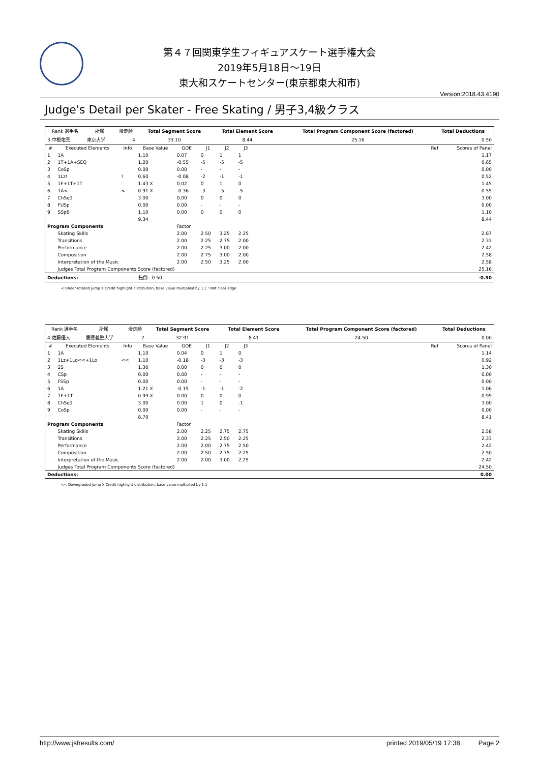第４７回関東学生フィギュアスケート選手権大会
2019年5月18日～19日
東大和スケートセンター(東京都東大和市)
Version:2018.43.4190
Judge's Detail per Skater - Free Skating / 男子3,4級クラス
| Rank 選手名 | 所属 | 滑走順 | Total Segment Score | Total Element Score | Total Program Component Score (factored) | Total Deductions |
| --- | --- | --- | --- | --- | --- | --- |
| 3 中根佑真 | 東京大学 | 4 | 33.10 | 8.44 | 25.16 | 0.50 |
| # | Executed Elements | Info | Base Value | GOE | J1 | J2 | J3 | | Ref | Scores of Panel |
| --- | --- | --- | --- | --- | --- | --- | --- | --- | --- | --- |
| 1 | 1A | | 1.10 | 0.07 | 0 | 1 | 1 | | | 1.17 |
| 2 | 1T+1A+SEQ | | 1.20 | -0.55 | -5 | -5 | -5 | | | 0.65 |
| 3 | CoSp | | 0.00 | 0.00 | - | - | - | | | 0.00 |
| 4 | 1Lz! | ! | 0.60 | -0.08 | -2 | -1 | -1 | | | 0.52 |
| 5 | 1F+1T+1T | | 1.43 X | 0.02 | 0 | 1 | 0 | | | 1.45 |
| 6 | 1A< | < | 0.91 X | -0.36 | -3 | -5 | -5 | | | 0.55 |
| 7 | ChSq1 | | 3.00 | 0.00 | 0 | 0 | 0 | | | 3.00 |
| 8 | FUSp | | 0.00 | 0.00 | - | - | - | | | 0.00 |
| 9 | SSpB | | 1.10 | 0.00 | 0 | 0 | 0 | | | 1.10 |
| | | | 9.34 | | | | | | | 8.44 |
| Program Components | | | | Factor | | | | | | |
| | Skating Skills | | | 2.00 | 2.50 | 3.25 | 2.25 | | | 2.67 |
| | Transitions | | | 2.00 | 2.25 | 2.75 | 2.00 | | | 2.33 |
| | Performance | | | 2.00 | 2.25 | 3.00 | 2.00 | | | 2.42 |
| | Composition | | | 2.00 | 2.75 | 3.00 | 2.00 | | | 2.58 |
| | Interpretation of the Music | | | 2.00 | 2.50 | 3.25 | 2.00 | | | 2.58 |
| | Judges Total Program Components Score (factored) | | | | | | | | | 25.16 |
| Deductions: | | | 転倒: -0.50 | | | | | | | -0.50 |
< Under-rotated jump X Credit highlight distribution, base value multiplied by 1.1 ! Not clear edge
| Rank 選手名 | 所属 | 滑走順 | Total Segment Score | Total Element Score | Total Program Component Score (factored) | Total Deductions |
| --- | --- | --- | --- | --- | --- | --- |
| 4 佐藤優人 | 慶應義塾大学 | 2 | 32.91 | 8.41 | 24.50 | 0.00 |
| # | Executed Elements | Info | Base Value | GOE | J1 | J2 | J3 | | Ref | Scores of Panel |
| --- | --- | --- | --- | --- | --- | --- | --- | --- | --- | --- |
| 1 | 1A | | 1.10 | 0.04 | 0 | 1 | 0 | | | 1.14 |
| 2 | 1Lz+1Lo<<+1Lo | << | 1.10 | -0.18 | -3 | -3 | -3 | | | 0.92 |
| 3 | 2S | | 1.30 | 0.00 | 0 | 0 | 0 | | | 1.30 |
| 4 | CSp | | 0.00 | 0.00 | - | - | - | | | 0.00 |
| 5 | FSSp | | 0.00 | 0.00 | - | - | - | | | 0.00 |
| 6 | 1A | | 1.21 X | -0.15 | -1 | -1 | -2 | | | 1.06 |
| 7 | 1F+1T | | 0.99 X | 0.00 | 0 | 0 | 0 | | | 0.99 |
| 8 | ChSq1 | | 3.00 | 0.00 | 1 | 0 | -1 | | | 3.00 |
| 9 | CoSp | | 0.00 | 0.00 | - | - | - | | | 0.00 |
| | | | 8.70 | | | | | | | 8.41 |
| Program Components | | | | Factor | | | | | | |
| | Skating Skills | | | 2.00 | 2.25 | 2.75 | 2.75 | | | 2.58 |
| | Transitions | | | 2.00 | 2.25 | 2.50 | 2.25 | | | 2.33 |
| | Performance | | | 2.00 | 2.00 | 2.75 | 2.50 | | | 2.42 |
| | Composition | | | 2.00 | 2.50 | 2.75 | 2.25 | | | 2.50 |
| | Interpretation of the Music | | | 2.00 | 2.00 | 3.00 | 2.25 | | | 2.42 |
| | Judges Total Program Components Score (factored) | | | | | | | | | 24.50 |
| Deductions: | | | | | | | | | | 0.00 |
<< Downgraded jump X Credit highlight distribution, base value multiplied by 1.1
http://www.jsfresults.com/ printed 2019/05/19 17:38 Page 2